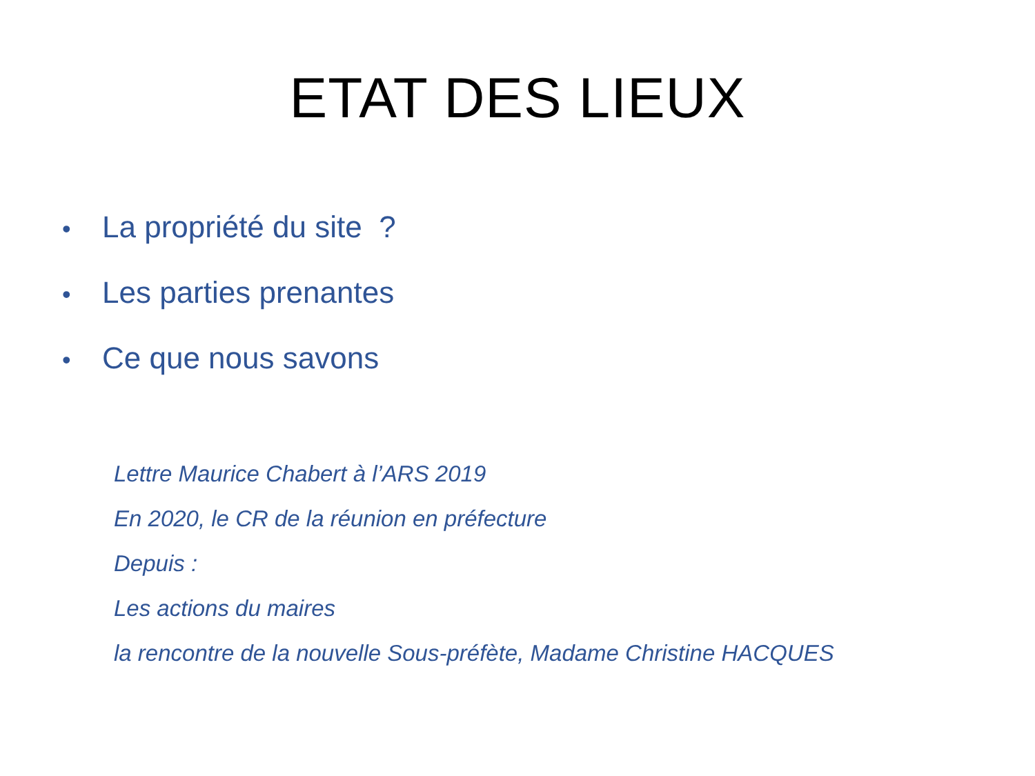ETAT DES LIEUX
• La propriété du site ?
• Les parties prenantes
• Ce que nous savons
Lettre Maurice Chabert à l’ARS 2019
En 2020, le CR de la réunion en préfecture
Depuis :
Les actions du maires
la rencontre de la nouvelle Sous-préfète, Madame Christine HACQUES